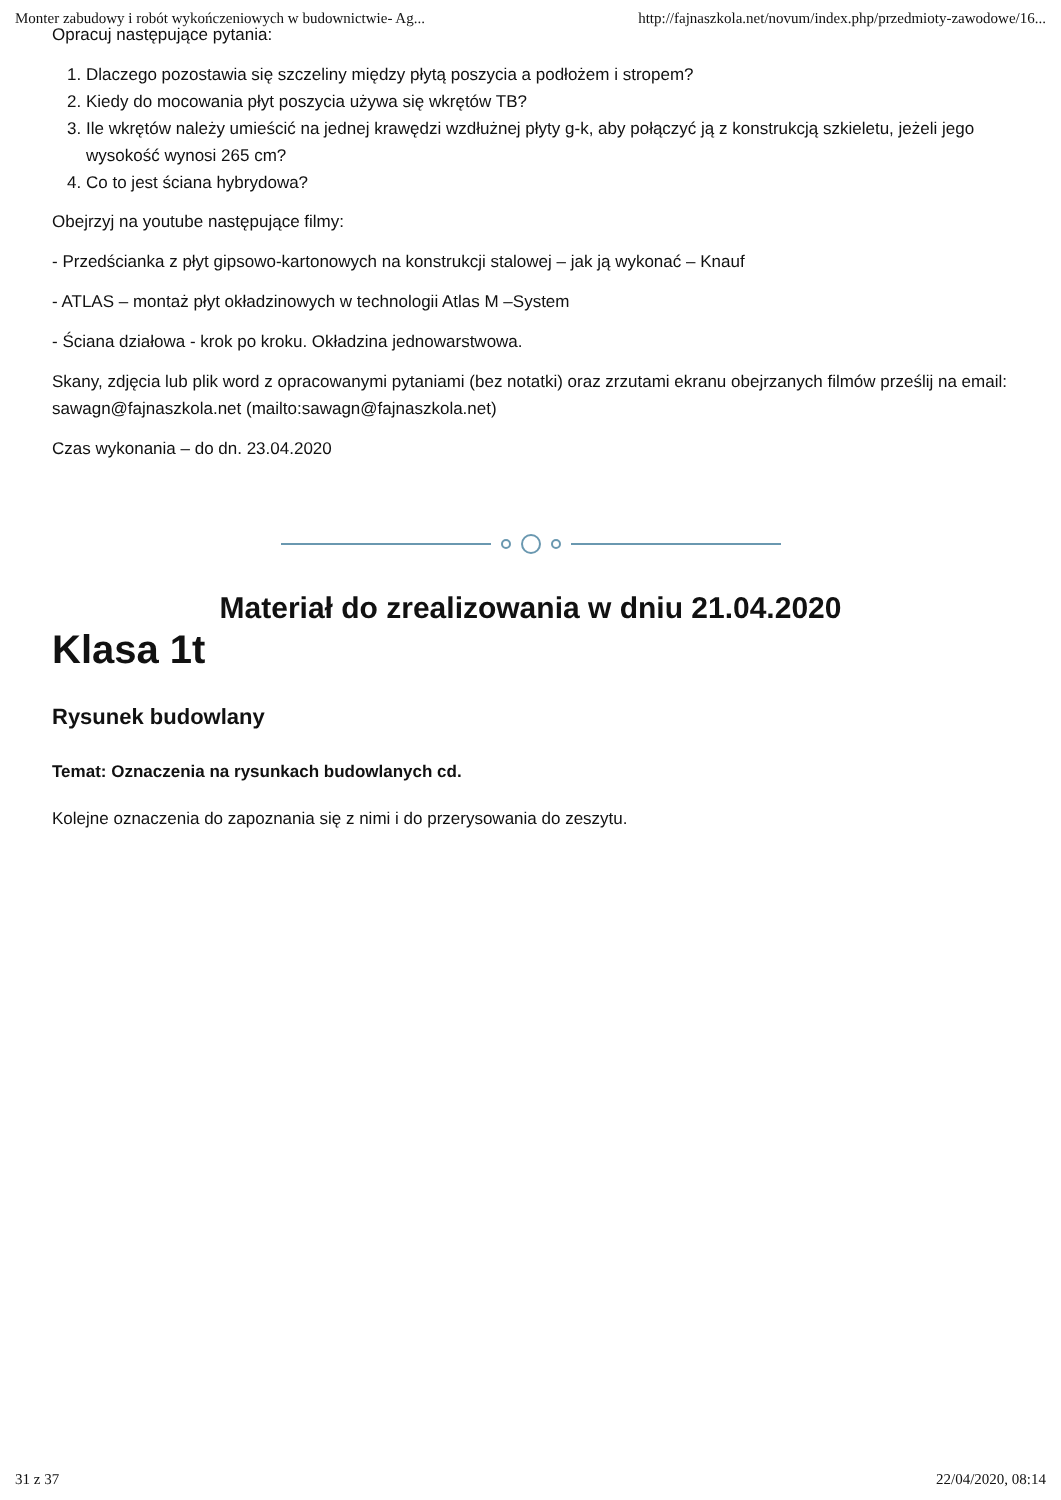Monter zabudowy i robót wykończeniowych w budownictwie- Ag... http://fajnaszkola.net/novum/index.php/przedmioty-zawodowe/16...
Opracuj następujące pytania:
1. Dlaczego pozostawia się szczeliny między płytą poszycia a podłożem i stropem?
2. Kiedy do mocowania płyt poszycia używa się wkrętów TB?
3. Ile wkrętów należy umieścić na jednej krawędzi wzdłużnej płyty g-k, aby połączyć ją z konstrukcją szkieletu, jeżeli jego wysokość wynosi 265 cm?
4. Co to jest ściana hybrydowa?
Obejrzyj na youtube następujące filmy:
- Przedścianka z płyt gipsowo-kartonowych na konstrukcji stalowej – jak ją wykonać – Knauf
- ATLAS – montaż płyt okładzinowych w technologii Atlas M –System
- Ściana działowa - krok po kroku. Okładzina jednowarstwowa.
Skany, zdjęcia lub plik word z opracowanymi pytaniami (bez notatki) oraz zrzutami ekranu obejrzanych filmów prześlij na email: sawagn@fajnaszkola.net (mailto:sawagn@fajnaszkola.net)
Czas wykonania – do dn. 23.04.2020
Materiał do zrealizowania w dniu 21.04.2020
Klasa 1t
Rysunek budowlany
Temat: Oznaczenia na rysunkach budowlanych cd.
Kolejne oznaczenia do zapoznania się z nimi i do przerysowania do zeszytu.
31 z 37 22/04/2020, 08:14